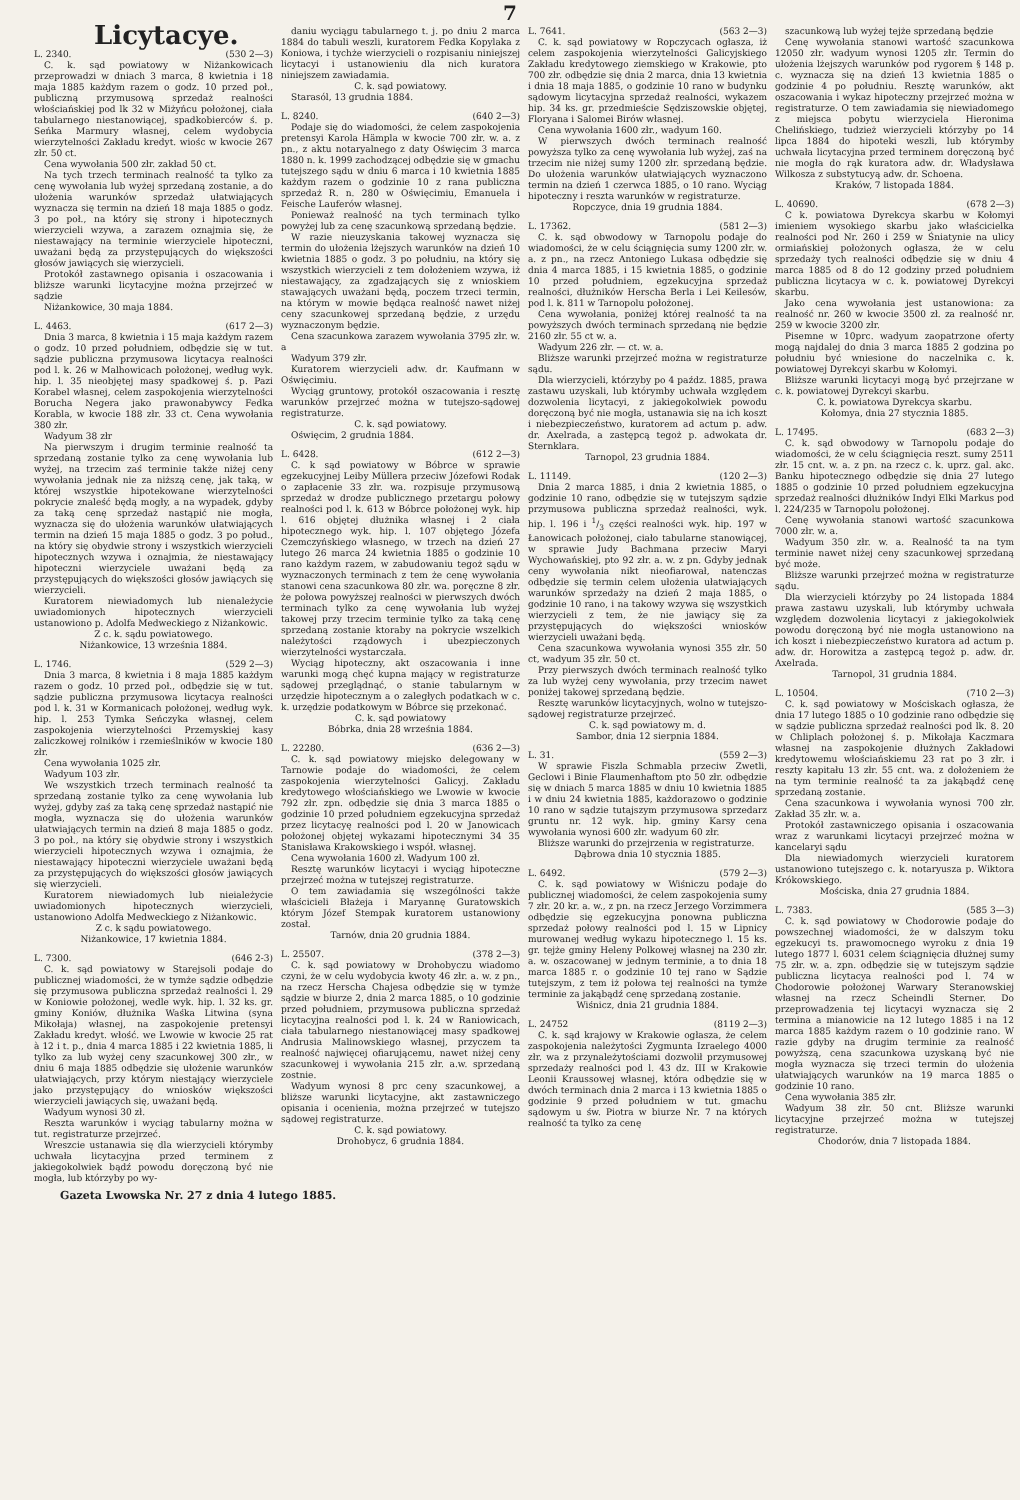7
Licytacye.
L. 2340. (530 2—3)
C. k. sąd powiatowy w Niżankowicach przeprowadzi w dniach 3 marca, 8 kwietnia i 18 maja 1885 każdym razem o godz. 10 przed poł., publiczną przymusową sprzedaż realności włościańskiej pod lk 32 w Miżyńcu położonej, ciała tabularnego niestanowiącej, spadkobierców ś. p. Seńka Marmury własnej, celem wydobycia wierzytelności Zakładu kredyt. wiośc w kwocie 267 złr. 50 ct.
Cena wywołania 500 złr. zakład 50 ct.
Na tych trzech terminach realność ta tylko za cenę wywołania lub wyżej sprzedaną zostanie, a do ułożenia warunków sprzedaż ułatwiających wyznacza się termin na dzień 18 maja 1885 o godz. 3 po poł., na który się strony i hipotecznych wierzycieli wzywa, a zarazem oznajmia się, że niestawający na terminie wierzyciele hipoteczni, uważani będą za przystępujących do większości głosów jawiących się wierzycieli.
Protokół zastawnego opisania i oszacowania i bliższe warunki licytacyjne można przejrzeć w sądzie
Niżankowice, 30 maja 1884.
L. 4463. (617 2—3)
Dnia 3 marca, 8 kwietnia i 15 maja każdym razem o godz. 10 przed południem, odbędzie się w tut. sądzie publiczna przymusowa licytacya realności pod l. k. 26 w Malhowicach położonej, według wyk. hip. l. 35 nieobjętej masy spadkowej ś. p. Pazi Korabel własnej, celem zaspokojenia wierzytelności Borucha Negera jako prawonabywcy Fedka Korabla, w kwocie 188 złr. 33 ct. Cena wywołania 380 złr.
Wadyum 38 złr
Na pierwszym i drugim terminie realność ta sprzedaną zostanie tylko za cenę wywołania lub wyżej, na trzecim zaś terminie także niżej ceny wywołania jednak nie za niższą cenę, jak taką, w której wszystkie hipotekowane wierzytelności pokrycie znaleść będą mogły, a na wypadek, gdyby za taką cenę sprzedaż nastąpić nie mogła, wyznacza się do ułożenia warunków ułatwiających termin na dzień 15 maja 1885 o godz. 3 po połud., na który się obydwie strony i wszystkich wierzycieli hipotecznych wzywa i oznajmia, że niestawający hipoteczni wierzyciele uważani będą za przystępujących do większości głosów jawiących się wierzycieli.
Kuratorem niewiadomych lub nienależycie uwiadomionych hipotecznych wierzycieli ustanowiono p. Adolfa Medweckiego z Niżankowic.
Z c. k. sądu powiatowego.
Niżankowice, 13 września 1884.
L. 1746. (529 2—3)
Dnia 3 marca, 8 kwietnia i 8 maja 1885 każdym razem o godz. 10 przed poł., odbędzie się w tut. sądzie publiczna przymusowa licytacya realności pod l. k. 31 w Kormanicach położonej, według wyk. hip. l. 253 Tymka Seńczyka własnej, celem zaspokojenia wierzytelności Przemyskiej kasy zaliczkowej rolników i rzemieślników w kwocie 180 złr.
Cena wywołania 1025 złr.
Wadyum 103 złr.
We wszystkich trzech terminach realność ta sprzedaną zostanie tylko za cenę wywołania lub wyżej, gdyby zaś za taką cenę sprzedaż nastąpić nie mogła, wyznacza się do ułożenia warunków ułatwiających termin na dzień 8 maja 1885 o godz. 3 po poł., na który się obydwie strony i wszystkich wierzycieli hipotecznych wzywa i oznajmia, że niestawający hipoteczni wierzyciele uważani będą za przystępujących do większości głosów jawiących się wierzycieli.
Kuratorem niewiadomych lub nieiależycie uwiadomionych hipotecznych wierzycieli, ustanowiono Adolfa Medweckiego z Niżankowic.
Z c. k sądu powiatowego.
Niżankowice, 17 kwietnia 1884.
L. 7300. (646 2-3)
C. k. sąd powiatowy w Starejsoli podaje do publicznej wiadomości, że w tymże sądzie odbędzie się przymusowa publiczna sprzedaż realności l. 29 w Koniowie położonej, wedle wyk. hip. l. 32 ks. gr. gminy Koniów, dłużnika Waśka Litwina (syna Mikołaja) własnej, na zaspokojenie pretensyi Zakładu kredyt. włość. we Lwowie w kwocie 25 rat à 12 i t. p., dnia 4 marca 1885 i 22 kwietnia 1885, li tylko za lub wyżej ceny szacunkowej 300 złr., w dniu 6 maja 1885 odbędzie się ułożenie warunków ułatwiających, przy którym niestający wierzyciele jako przystępujący do wniosków większości wierzycieli jawiących się, uważani będą.
Wadyum wynosi 30 zł.
Reszta warunków i wyciąg tabularny można w tut. registraturze przejrzeć.
Wreszcie ustanawia się dla wierzycieli którymby uchwała licytacyjna przed terminem z jakiegokolwiek bądź powodu doręczoną być nie mogła, lub którzyby po wy-
daniu wyciągu tabularnego t. j. po dniu 2 marca 1884 do tabuli weszli, kuratorem Fedka Kopylaka z Koniowa, i tychże wierzycieli o rozpisaniu niniejszej licytacyi i ustanowieniu dla nich kuratora niniejszem zawiadamia.
C. k. sąd powiatowy.
Starasól, 13 grudnia 1884.
L. 8240. (640 2—3)
Podaje się do wiadomości, że celem zaspokojenia pretensyi Karola Hämpla w kwocie 700 złr. w. a. z pn., z aktu notaryalnego z daty Oświęcim 3 marca 1880 n. k. 1999 zachodzącej odbędzie się w gmachu tutejszego sądu w dniu 6 marca i 10 kwietnia 1885 każdym razem o godzinie 10 z rana publiczna sprzedaż R. n. 280 w Oświęcimiu, Emanuela i Feische Lauferów własnej.
Ponieważ realność na tych terminach tylko powyżej lub za cenę szacunkową sprzedaną będzie.
W razie nieuzyskania takowej wyznacza się termin do ułożenia lżejszych warunków na dzień 10 kwietnia 1885 o godz. 3 po południu, na który się wszystkich wierzycieli z tem dołożeniem wzywa, iż niestawający, za zgadzających się z wnioskiem stawających uważani będą, poczem trzeci termin, na którym w mowie będąca realność nawet niżej ceny szacunkowej sprzedaną będzie, z urzędu wyznaczonym będzie.
Cena szacunkowa zarazem wywołania 3795 złr. w. a
Wadyum 379 złr.
Kuratorem wierzycieli adw. dr. Kaufmann w Oświęcimiu.
Wyciąg gruntowy, protokół oszacowania i resztę warunków przejrzeć można w tutejszo-sądowej registraturze.
C. k. sąd powiatowy.
Oświęcim, 2 grudnia 1884.
L. 6428. (612 2—3)
C. k sąd powiatowy w Bóbrce w sprawie egzekucyjnej Leiby Müllera przeciw Józefowi Rodak o zapłacenie 33 złr. wa. rozpisuje przymusową sprzedaż w drodze publicznego przetargu połowy realności pod l. k. 613 w Bóbrce położonej wyk. hip l. 616 objętej dłużnika własnej i 2 ciała hipotecznego wyk. hip. l. 107 objętego Józefa Czemczyńskiego własnego, w trzech na dzień 27 lutego 26 marca 24 kwietnia 1885 o godzinie 10 rano każdym razem, w zabudowaniu tegoż sądu w wyznaczonych terminach z tem że cenę wywołania stanowi cena szacunkowa 80 złr. wa. poręczne 8 złr. że połowa powyższej realności w pierwszych dwóch terminach tylko za cenę wywołania lub wyżej takowej przy trzecim terminie tylko za taką cenę sprzedaną zostanie ktoraby na pokrycie wszelkich należytości rządowych i ubezpieczonych wierzytelności wystarczała.
Wyciąg hipoteczny, akt oszacowania i inne warunki mogą chęć kupna mający w registraturze sądowej przeglądnąć, o stanie tabularnym w urzędzie hipotecznym a o zaległych podatkach w c. k. urzędzie podatkowym w Bóbrce się przekonać.
C. k. sąd powiatowy
Bóbrka, dnia 28 września 1884.
L. 22280. (636 2—3)
C. k. sąd powiatowy miejsko delegowany w Tarnowie podaje do wiadomości, że celem zaspokojenia wierzytelności Galicyj. Zakładu kredytowego włościańskiego we Lwowie w kwocie 792 złr. zpn. odbędzie się dnia 3 marca 1885 o godzinie 10 przed południem egzekucyjna sprzedaż przez licytacyę realności pod l. 20 w Janowicach położonej objętej wykazami hipotecznymi 34 35 Stanisława Krakowskiego i współ. własnej.
Cena wywołania 1600 zł. Wadyum 100 zł.
Resztę warunków licytacyi i wyciąg hipoteczne przejrzeć można w tutejszej registraturze.
O tem zawiadamia się wszególności także właścicieli Błażeja i Maryannę Guratowskich którym Józef Stempak kuratorem ustanowiony został.
Tarnów, dnia 20 grudnia 1884.
L. 25507. (378 2—3)
C. k. sąd powiatowy w Drohobyczu wiadomo czyni, że w celu wydobycia kwoty 46 złr. a. w. z pn., na rzecz Herscha Chajesa odbędzie się w tymże sądzie w biurze 2, dnia 2 marca 1885, o 10 godzinie przed południem, przymusowa publiczna sprzedaż licytacyjna realności pod l. k. 24 w Raniowicach, ciała tabularnego niestanowiącej masy spadkowej Andrusia Malinowskiego własnej, przyczem ta realność najwięcej ofiarującemu, nawet niżej ceny szacunkowej i wywołania 215 złr. a.w. sprzedaną zostnie.
Wadyum wynosi 8 prc ceny szacunkowej, a bliższe warunki licytacyjne, akt zastawniczego opisania i ocenienia, można przejrzeć w tutejszo sądowej registraturze.
C. k. sąd powiatowy.
Drohobycz, 6 grudnia 1884.
L. 7641. (563 2—3)
C. k. sąd powiatowy w Ropczycach ogłasza, iż celem zaspokojenia wierzytelności Galicyjskiego Zakładu kredytowego ziemskiego w Krakowie, pto 700 złr. odbędzie się dnia 2 marca, dnia 13 kwietnia i dnia 18 maja 1885, o godzinie 10 rano w budynku sądowym licytacyjna sprzedaż realności, wykazem hip. 34 ks. gr. przedmieście Sędziszowskie objętej, Floryana i Salomei Birów własnej.
Cena wywołania 1600 złr., wadyum 160.
W pierwszych dwóch terminach realność powyższa tylko za cenę wywołania lub wyżej, zaś na trzecim nie niżej sumy 1200 złr. sprzedaną będzie. Do ułożenia warunków ułatwiających wyznaczono termin na dzień 1 czerwca 1885, o 10 rano. Wyciąg hipoteczny i reszta warunków w registraturze.
Ropczyce, dnia 19 grudnia 1884.
L. 17362. (581 2—3)
C. k. sąd obwodowy w Tarnopolu podaje do wiadomości, że w celu ściągnięcia sumy 1200 złr. w. a. z pn., na rzecz Antoniego Lukasa odbędzie się dnia 4 marca 1885, i 15 kwietnia 1885, o godzinie 10 przed południem, egzekucyjna sprzedaż realności, dłużników Herscha Berla i Lei Keilesów, pod l. k. 811 w Tarnopolu położonej.
Cena wywołania, poniżej której realność ta na powyższych dwóch terminach sprzedaną nie będzie 2160 złr. 55 ct w. a.
Wadyum 226 złr. — ct. w. a.
Bliższe warunki przejrzeć można w registraturze sądu.
Dla wierzycieli, którzyby po 4 paźdz. 1885, prawa zastawu uzyskali, lub którymby uchwała względem dozwolenia licytacyi, z jakiegokolwiek powodu doręczoną być nie mogła, ustanawia się na ich koszt i niebezpieczeństwo, kuratorem ad actum p. adw. dr. Axelrada, a zastępcą tegoż p. adwokata dr. Sternklara.
Tarnopol, 23 grudnia 1884.
L. 11149. (120 2—3)
Dnia 2 marca 1885, i dnia 2 kwietnia 1885, o godzinie 10 rano, odbędzie się w tutejszym sądzie przymusowa publiczna sprzedaż realności, wyk. hip. l. 196 i 1/3 części realności wyk. hip. 197 w Łanowicach położonej, ciało tabularne stanowiącej, w sprawie Judy Bachmana przeciw Maryi Wychowańskiej, pto 92 złr. a. w. z pn. Gdyby jednak ceny wywołania nikt nieofiarował, natenczas odbędzie się termin celem ułożenia ułatwiających warunków sprzedaży na dzień 2 maja 1885, o godzinie 10 rano, i na takowy wzywa się wszystkich wierzycieli z tem, że nie jawiący się za przystępujących do większości wniosków wierzycieli uważani będą.
Cena szacunkowa wywołania wynosi 355 złr. 50 ct, wadyum 35 złr. 50 ct.
Przy pierwszych dwóch terminach realność tylko za lub wyżej ceny wywołania, przy trzecim nawet poniżej takowej sprzedaną będzie.
Resztę warunków licytacyjnych, wolno w tutejszo-sądowej registraturze przejrzeć.
C. k. sąd powiatowy m. d.
Sambor, dnia 12 sierpnia 1884.
L. 31. (559 2—3)
W sprawie Fiszla Schmabla przeciw Zwetli, Geclowi i Binie Flaumenhaftom pto 50 złr. odbędzie się w dniach 5 marca 1885 w dniu 10 kwietnia 1885 i w dniu 24 kwietnia 1885, każdorazowo o godzinie 10 rano w sądzie tutajszym przymusowa sprzedarz gruntu nr. 12 wyk. hip. gminy Karsy cena wywołania wynosi 600 złr. wadyum 60 złr.
Bliższe warunki do przejrzenia w registraturze.
Dąbrowa dnia 10 stycznia 1885.
L. 6492. (579 2—3)
C. k. sąd powiatowy w Wiśniczu podaje do publicznej wiadomości, że celem zaspokojenia sumy 7 złr. 20 kr. a. w., z pn. na rzecz Jerzego Vorzimmera odbędzie się egzekucyjna ponowna publiczna sprzedaż połowy realności pod l. 15 w Lipnicy murowanej według wykazu hipotecznego l. 15 ks. gr. tejże gminy Heleny Polkowej własnej na 230 złr. a. w. oszacowanej w jednym terminie, a to dnia 18 marca 1885 r. o godzinie 10 tej rano w Sądzie tutejszym, z tem iż połowa tej realności na tymże terminie za jakąbądź cenę sprzedaną zostanie.
Wiśnicz, dnia 21 grudnia 1884.
L. 24752 (8119 2—3)
C. k. sąd krajowy w Krakowie ogłasza, że celem zaspokojenia należytości Zygmunta Izraelego 4000 złr. wa z przynależytościami dozwolił przymusowej sprzedaży realności pod l. 43 dz. III w Krakowie Leonii Kraussowej własnej, która odbędzie się w dwóch terminach dnia 2 marca i 13 kwietnia 1885 o godzinie 9 przed południem w tut. gmachu sądowym u św. Piotra w biurze Nr. 7 na których realność ta tylko za cenę
szacunkową lub wyżej tejże sprzedaną będzie
Cenę wywołania stanowi wartość szacunkowa 12050 złr. wadyum wynosi 1205 złr. Termin do ułożenia lżejszych warunków pod rygorem § 148 p. c. wyznacza się na dzień 13 kwietnia 1885 o godzinie 4 po południu. Resztę warunków, akt oszacowania i wykaz hipoteczny przejrzeć można w registraturze. O tem zawiadamia się niewiadomego z miejsca pobytu wierzyciela Hieronima Chelińskiego, tudzież wierzycieli którzyby po 14 lipca 1884 do hipoteki weszli, lub którymby uchwała licytacyjna przed terminem doręczoną być nie mogła do rąk kuratora adw. dr. Władysława Wilkosza z substytucyą adw. dr. Schoena.
Kraków, 7 listopada 1884.
L. 40690. (678 2—3)
C k. powiatowa Dyrekcya skarbu w Kołomyi imieniem wysokiego skarbu jako właścicielka realności pod Nr. 260 i 259 w Śniatynie na ulicy ormiańskiej położonych ogłasza, że w celu sprzedaży tych realności odbędzie się w dniu 4 marca 1885 od 8 do 12 godziny przed południem publiczna licytacya w c. k. powiatowej Dyrekcyi skarbu.
Jako cena wywołania jest ustanowiona: za realność nr. 260 w kwocie 3500 zł. za realność nr. 259 w kwocie 3200 złr.
Pisemne w 10prc. wadyum zaopatrzone oferty mogą najdalej do dnia 3 marca 1885 2 godzina po południu być wniesione do naczelnika c. k. powiatowej Dyrekcyi skarbu w Kołomyi.
Bliższe warunki licytacyi mogą być przejrzane w c. k. powiatowej Dyrekcyi skarbu.
C. k. powiatowa Dyrekcya skarbu.
Kołomya, dnia 27 stycznia 1885.
L. 17495. (683 2—3)
C. k. sąd obwodowy w Tarnopolu podaje do wiadomości, że w celu ściągnięcia reszt. sumy 2511 złr. 15 cnt. w. a. z pn. na rzecz c. k. uprz. gal. akc. Banku hipotecznego odbędzie się dnia 27 lutego 1885 o godzinie 10 przed południem egzekucyjna sprzedaż realności dłużników Indyi Elki Markus pod l. 224/235 w Tarnopolu położonej.
Cenę wywołania stanowi wartość szacunkowa 7000 złr. w. a.
Wadyum 350 złr. w. a. Realność ta na tym terminie nawet niżej ceny szacunkowej sprzedaną być może.
Bliższe warunki przejrzeć można w registraturze sądu.
Dla wierzycieli którzyby po 24 listopada 1884 prawa zastawu uzyskali, lub którymby uchwała względem dozwolenia licytacyi z jakiegokolwiek powodu doręczoną być nie mogła ustanowiono na ich koszt i niebezpieczeństwo kuratora ad actum p. adw. dr. Horowitza a zastępcą tegoż p. adw. dr. Axelrada.
Tarnopol, 31 grudnia 1884.
L. 10504. (710 2—3)
C. k. sąd powiatowy w Mościskach ogłasza, że dnia 17 lutego 1885 o 10 godzinie rano odbędzie się w sądzie publiczna sprzedaż realności pod lk. 8. 20 w Chliplach położonej ś. p. Mikołaja Kaczmara własnej na zaspokojenie dłużnych Zakładowi kredytowemu włościańskiemu 23 rat po 3 złr. i reszty kapitału 13 złr. 55 cnt. wa. z dołożeniem że na tym terminie realność ta za jakąbądź cenę sprzedaną zostanie.
Cena szacunkowa i wywołania wynosi 700 złr. Zakład 35 złr. w. a.
Protokół zastawniczego opisania i oszacowania wraz z warunkami licytacyi przejrzeć można w kancelaryi sądu
Dla niewiadomych wierzycieli kuratorem ustanowiono tutejszego c. k. notaryusza p. Wiktora Krókowskiego.
Mościska, dnia 27 grudnia 1884.
L. 7383. (585 3—3)
C. k. sąd powiatowy w Chodorowie podaje do powszechnej wiadomości, że w dalszym toku egzekucyi ts. prawomocnego wyroku z dnia 19 lutego 1877 l. 6031 celem ściągnięcia dłużnej sumy 75 złr. w. a. zpn. odbędzie się w tutejszym sądzie publiczna licytacya realności pod l. 74 w Chodorowie położonej Warwary Steranowskiej własnej na rzecz Scheindli Sterner. Do przeprowadzenia tej licytacyi wyznacza się 2 termina a mianowicie na 12 lutego 1885 i na 12 marca 1885 każdym razem o 10 godzinie rano. W razie gdyby na drugim terminie za realność powyższą, cena szacunkowa uzyskaną być nie mogła wyznacza się trzeci termin do ułożenia ułatwiających warunków na 19 marca 1885 o godzinie 10 rano.
Cena wywołania 385 złr.
Wadyum 38 złr. 50 cnt. Bliższe warunki licytacyjne przejrzeć można w tutejszej registraturze.
Chodorów, dnia 7 listopada 1884.
Gazeta Lwowska Nr. 27 z dnia 4 lutego 1885.